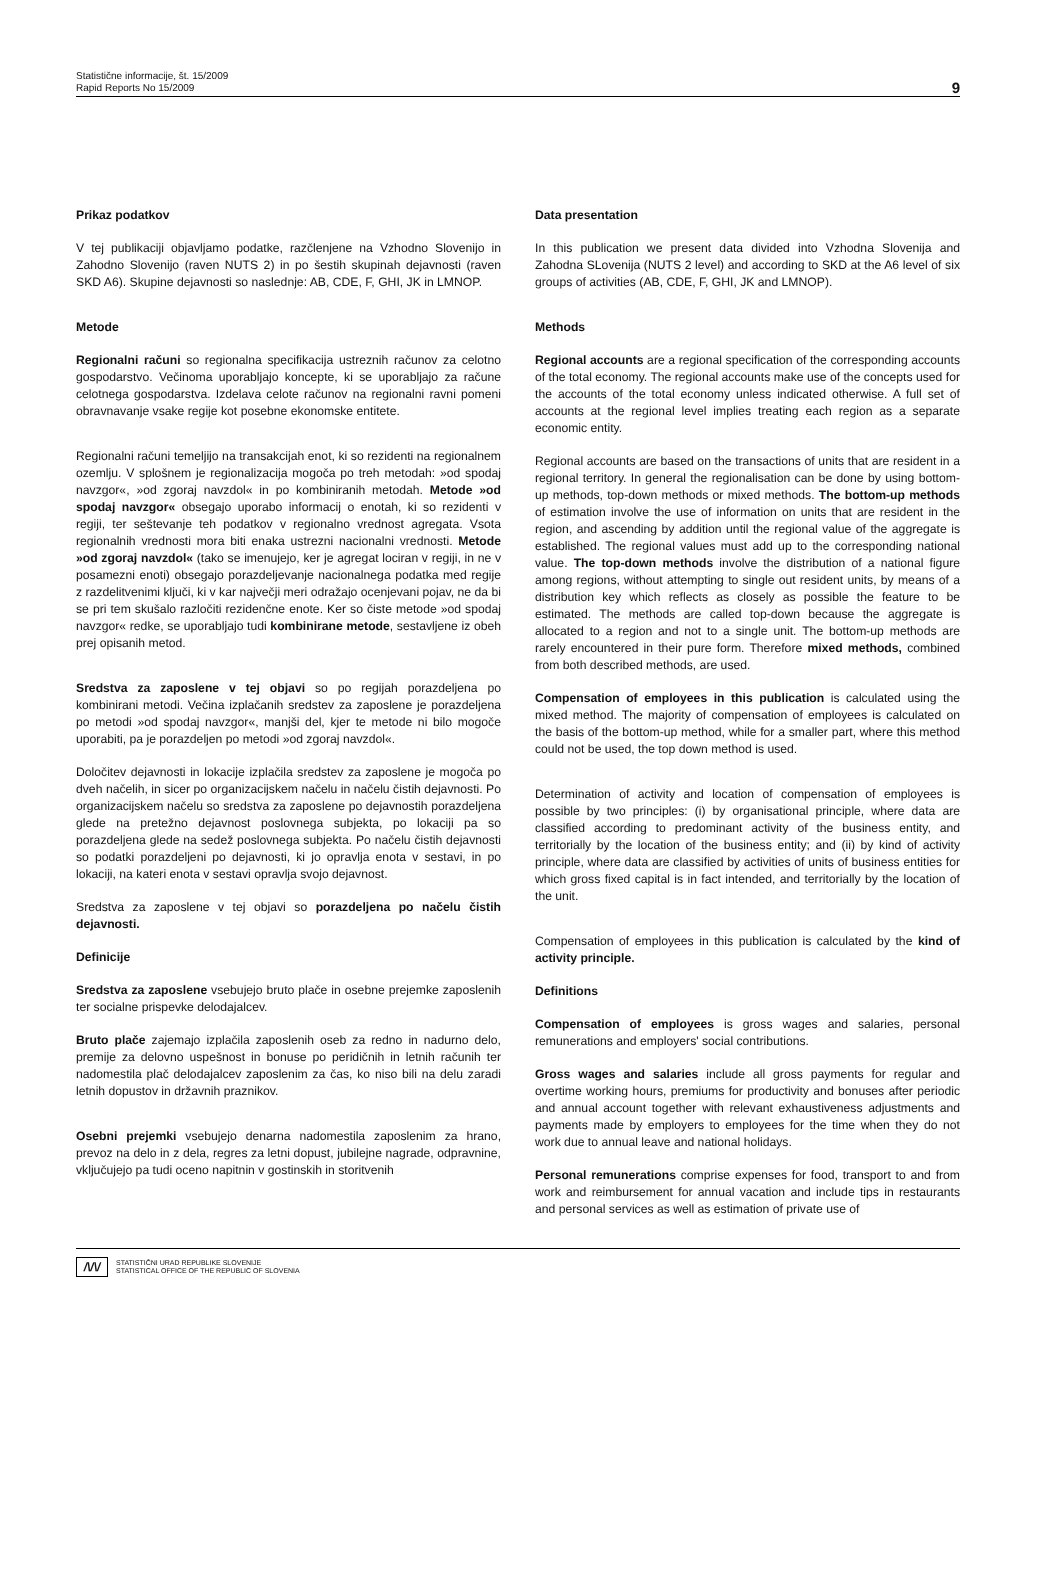Statistične informacije, št. 15/2009
Rapid Reports No 15/2009
9
Prikaz podatkov
V tej publikaciji objavljamo podatke, razčlenjene na Vzhodno Slovenijo in Zahodno Slovenijo (raven NUTS 2) in po šestih skupinah dejavnosti (raven SKD A6). Skupine dejavnosti so naslednje: AB, CDE, F, GHI, JK in LMNOP.
Metode
Regionalni računi so regionalna specifikacija ustreznih računov za celotno gospodarstvo. Večinoma uporabljajo koncepte, ki se uporabljajo za račune celotnega gospodarstva. Izdelava celote računov na regionalni ravni pomeni obravnavanje vsake regije kot posebne ekonomske entitete.
Regionalni računi temeljijo na transakcijah enot, ki so rezidenti na regionalnem ozemlju. V splošnem je regionalizacija mogoča po treh metodah: »od spodaj navzgor«, »od zgoraj navzdol« in po kombiniranih metodah. Metode »od spodaj navzgor« obsegajo uporabo informacij o enotah, ki so rezidenti v regiji, ter seštevanje teh podatkov v regionalno vrednost agregata. Vsota regionalnih vrednosti mora biti enaka ustrezni nacionalni vrednosti. Metode »od zgoraj navzdol« (tako se imenujejo, ker je agregat lociran v regiji, in ne v posamezni enoti) obsegajo porazdeljevanje nacionalnega podatka med regije z razdelitvenimi ključi, ki v kar največji meri odražajo ocenjevani pojav, ne da bi se pri tem skušalo razločiti rezidenčne enote. Ker so čiste metode »od spodaj navzgor« redke, se uporabljajo tudi kombinirane metode, sestavljene iz obeh prej opisanih metod.
Sredstva za zaposlene v tej objavi so po regijah porazdeljena po kombinirani metodi. Večina izplačanih sredstev za zaposlene je porazdeljena po metodi »od spodaj navzgor«, manjši del, kjer te metode ni bilo mogoče uporabiti, pa je porazdeljen po metodi »od zgoraj navzdol«.
Določitev dejavnosti in lokacije izplačila sredstev za zaposlene je mogoča po dveh načelih, in sicer po organizacijskem načelu in načelu čistih dejavnosti. Po organizacijskem načelu so sredstva za zaposlene po dejavnostih porazdeljena glede na pretežno dejavnost poslovnega subjekta, po lokaciji pa so porazdeljena glede na sedež poslovnega subjekta. Po načelu čistih dejavnosti so podatki porazdeljeni po dejavnosti, ki jo opravlja enota v sestavi, in po lokaciji, na kateri enota v sestavi opravlja svojo dejavnost.
Sredstva za zaposlene v tej objavi so porazdeljena po načelu čistih dejavnosti.
Definicije
Sredstva za zaposlene vsebujejo bruto plače in osebne prejemke zaposlenih ter socialne prispevke delodajalcev.
Bruto plače zajemajo izplačila zaposlenih oseb za redno in nadurno delo, premije za delovno uspešnost in bonuse po peridičnih in letnih računih ter nadomestila plač delodajalcev zaposlenim za čas, ko niso bili na delu zaradi letnih dopustov in državnih praznikov.
Osebni prejemki vsebujejo denarna nadomestila zaposlenim za hrano, prevoz na delo in z dela, regres za letni dopust, jubilejne nagrade, odpravnine, vključujejo pa tudi oceno napitnin v gostinskih in storitvenih
Data presentation
In this publication we present data divided into Vzhodna Slovenija and Zahodna SLovenija (NUTS 2 level) and according to SKD at the A6 level of six groups of activities (AB, CDE, F, GHI, JK and LMNOP).
Methods
Regional accounts are a regional specification of the corresponding accounts of the total economy. The regional accounts make use of the concepts used for the accounts of the total economy unless indicated otherwise. A full set of accounts at the regional level implies treating each region as a separate economic entity.
Regional accounts are based on the transactions of units that are resident in a regional territory. In general the regionalisation can be done by using bottom-up methods, top-down methods or mixed methods. The bottom-up methods of estimation involve the use of information on units that are resident in the region, and ascending by addition until the regional value of the aggregate is established. The regional values must add up to the corresponding national value. The top-down methods involve the distribution of a national figure among regions, without attempting to single out resident units, by means of a distribution key which reflects as closely as possible the feature to be estimated. The methods are called top-down because the aggregate is allocated to a region and not to a single unit. The bottom-up methods are rarely encountered in their pure form. Therefore mixed methods, combined from both described methods, are used.
Compensation of employees in this publication is calculated using the mixed method. The majority of compensation of employees is calculated on the basis of the bottom-up method, while for a smaller part, where this method could not be used, the top down method is used.
Determination of activity and location of compensation of employees is possible by two principles: (i) by organisational principle, where data are classified according to predominant activity of the business entity, and territorially by the location of the business entity; and (ii) by kind of activity principle, where data are classified by activities of units of business entities for which gross fixed capital is in fact intended, and territorially by the location of the unit.
Compensation of employees in this publication is calculated by the kind of activity principle.
Definitions
Compensation of employees is gross wages and salaries, personal remunerations and employers' social contributions.
Gross wages and salaries include all gross payments for regular and overtime working hours, premiums for productivity and bonuses after periodic and annual account together with relevant exhaustiveness adjustments and payments made by employers to employees for the time when they do not work due to annual leave and national holidays.
Personal remunerations comprise expenses for food, transport to and from work and reimbursement for annual vacation and include tips in restaurants and personal services as well as estimation of private use of
/\/\/
STATISTIČNI URAD REPUBLIKE SLOVENIJE
STATISTICAL OFFICE OF THE REPUBLIC OF SLOVENIA